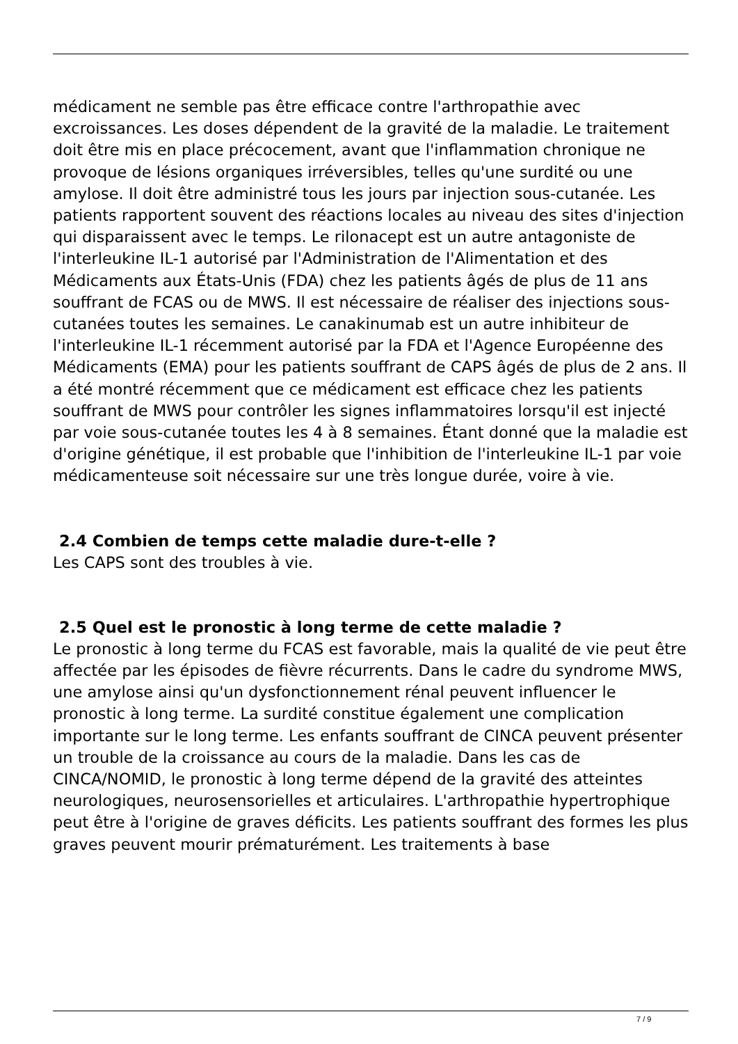médicament ne semble pas être efficace contre l'arthropathie avec excroissances. Les doses dépendent de la gravité de la maladie. Le traitement doit être mis en place précocement, avant que l'inflammation chronique ne provoque de lésions organiques irréversibles, telles qu'une surdité ou une amylose. Il doit être administré tous les jours par injection sous-cutanée. Les patients rapportent souvent des réactions locales au niveau des sites d'injection qui disparaissent avec le temps. Le rilonacept est un autre antagoniste de l'interleukine IL-1 autorisé par l'Administration de l'Alimentation et des Médicaments aux États-Unis (FDA) chez les patients âgés de plus de 11 ans souffrant de FCAS ou de MWS. Il est nécessaire de réaliser des injections sous-cutanées toutes les semaines. Le canakinumab est un autre inhibiteur de l'interleukine IL-1 récemment autorisé par la FDA et l'Agence Européenne des Médicaments (EMA) pour les patients souffrant de CAPS âgés de plus de 2 ans. Il a été montré récemment que ce médicament est efficace chez les patients souffrant de MWS pour contrôler les signes inflammatoires lorsqu'il est injecté par voie sous-cutanée toutes les 4 à 8 semaines. Étant donné que la maladie est d'origine génétique, il est probable que l'inhibition de l'interleukine IL-1 par voie médicamenteuse soit nécessaire sur une très longue durée, voire à vie.
2.4 Combien de temps cette maladie dure-t-elle ?
Les CAPS sont des troubles à vie.
2.5 Quel est le pronostic à long terme de cette maladie ?
Le pronostic à long terme du FCAS est favorable, mais la qualité de vie peut être affectée par les épisodes de fièvre récurrents. Dans le cadre du syndrome MWS, une amylose ainsi qu'un dysfonctionnement rénal peuvent influencer le pronostic à long terme. La surdité constitue également une complication importante sur le long terme. Les enfants souffrant de CINCA peuvent présenter un trouble de la croissance au cours de la maladie. Dans les cas de CINCA/NOMID, le pronostic à long terme dépend de la gravité des atteintes neurologiques, neurosensorielles et articulaires. L'arthropathie hypertrophique peut être à l'origine de graves déficits. Les patients souffrant des formes les plus graves peuvent mourir prématurément. Les traitements à base
7 / 9